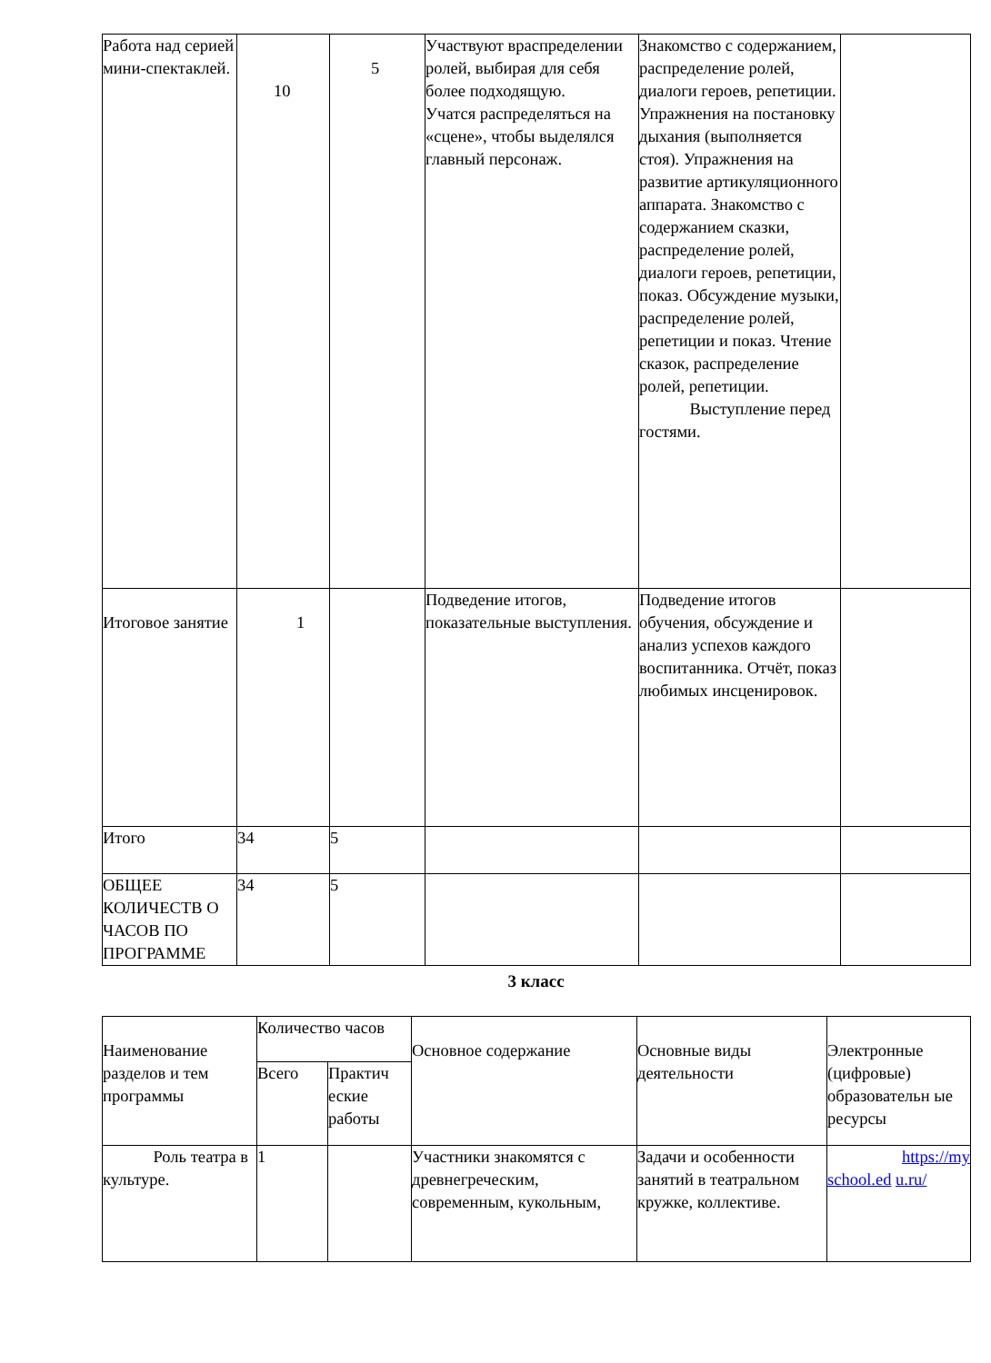| Работа над серией мини-спектаклей. | 10 | 5 | Участвуют враспределении ролей, выбирая для себя более подходящую. Учатся распределяться на «сцене», чтобы выделялся главный персонаж. | Знакомство с содержанием, распределение ролей, диалоги героев, репетиции. Упражнения на постановку дыхания (выполняется стоя). Упражнения на развитие артикуляционного аппарата. Знакомство с содержанием сказки, распределение ролей, диалоги героев, репетиции, показ. Обсуждение музыки, распределение ролей, репетиции и показ. Чтение сказок, распределение ролей, репетиции. Выступление перед гостями. | |
| Итоговое занятие | 1 | | Подведение итогов, показательные выступления. | Подведение итогов обучения, обсуждение и анализ успехов каждого воспитанника. Отчёт, показ любимых инсценировок. | |
| Итого | 34 | 5 | | | |
| ОБЩЕЕ КОЛИЧЕСТВ О ЧАСОВ ПО ПРОГРАММЕ | 34 | 5 | | | |
3 класс
| Наименование разделов и тем программы | Количество часов | | Основное содержание | Основные виды деятельности | Электронные (цифровые) образовательн ые ресурсы |
| --- | --- | --- | --- | --- | --- |
| | Всего | Практич еские работы | | | |
| Роль театра в культуре. | 1 | | Участники знакомятся с древнегреческим, современным, кукольным, | Задачи и особенности занятий в театральном кружке, коллективе. | https://my school.ed u.ru/ |